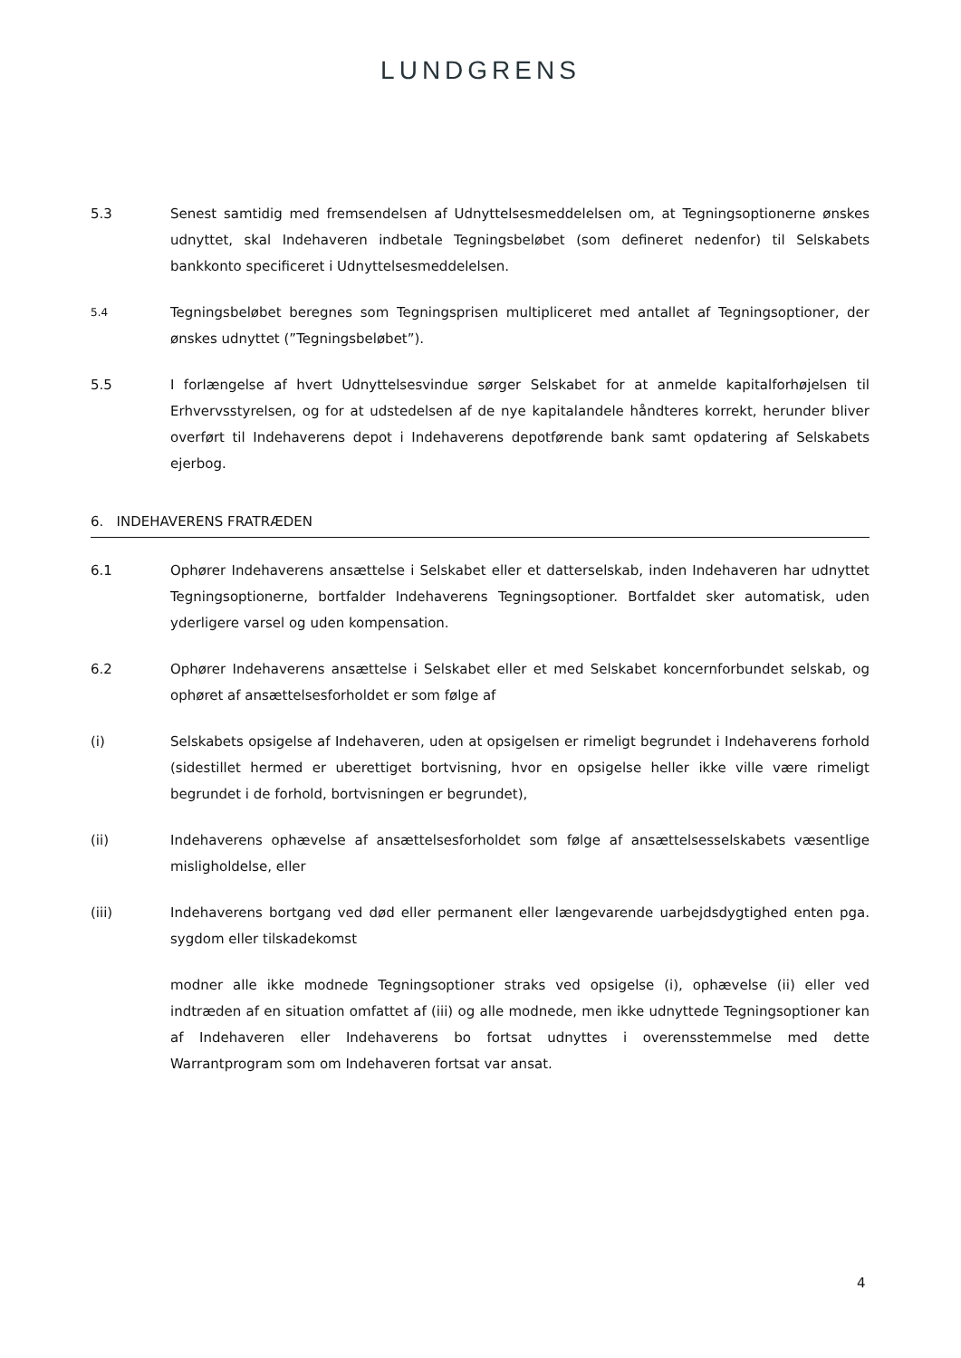LUNDGRENS
5.3 Senest samtidig med fremsendelsen af Udnyttelsesmeddelelsen om, at Tegningsoptionerne ønskes udnyttet, skal Indehaveren indbetale Tegningsbeløbet (som defineret nedenfor) til Selskabets bankkonto specificeret i Udnyttelsesmeddelelsen.
5.4
Tegningsbeløbet beregnes som Tegningsprisen multipliceret med antallet af Tegningsoptioner, der ønskes udnyttet (”Tegningsbeløbet”).
5.5 I forlængelse af hvert Udnyttelsesvindue sørger Selskabet for at anmelde kapitalforhøjelsen til Erhvervsstyrelsen, og for at udstedelsen af de nye kapitalandele håndteres korrekt, herunder bliver overført til Indehaverens depot i Indehaverens depotførende bank samt opdatering af Selskabets ejerbog.
6. INDEHAVERENS FRATRÆDEN
6.1 Ophører Indehaverens ansættelse i Selskabet eller et datterselskab, inden Indehaveren har udnyttet Tegningsoptionerne, bortfalder Indehaverens Tegningsoptioner. Bortfaldet sker automatisk, uden yderligere varsel og uden kompensation.
6.2 Ophører Indehaverens ansættelse i Selskabet eller et med Selskabet koncernforbundet selskab, og ophøret af ansættelsesforholdet er som følge af
(i) Selskabets opsigelse af Indehaveren, uden at opsigelsen er rimeligt begrundet i Indehaverens forhold (sidestillet hermed er uberettiget bortvisning, hvor en opsigelse heller ikke ville være rimeligt begrundet i de forhold, bortvisningen er begrundet),
(ii) Indehaverens ophævelse af ansættelsesforholdet som følge af ansættelsesselskabets væsentlige misligholdelse, eller
(iii) Indehaverens bortgang ved død eller permanent eller længevarende uarbejdsdygtighed enten pga. sygdom eller tilskadekomst
modner alle ikke modnede Tegningsoptioner straks ved opsigelse (i), ophævelse (ii) eller ved indtræden af en situation omfattet af (iii) og alle modnede, men ikke udnyttede Tegningsoptioner kan af Indehaveren eller Indehaverens bo fortsat udnyttes i overensstemmelse med dette Warrantprogram som om Indehaveren fortsat var ansat.
4